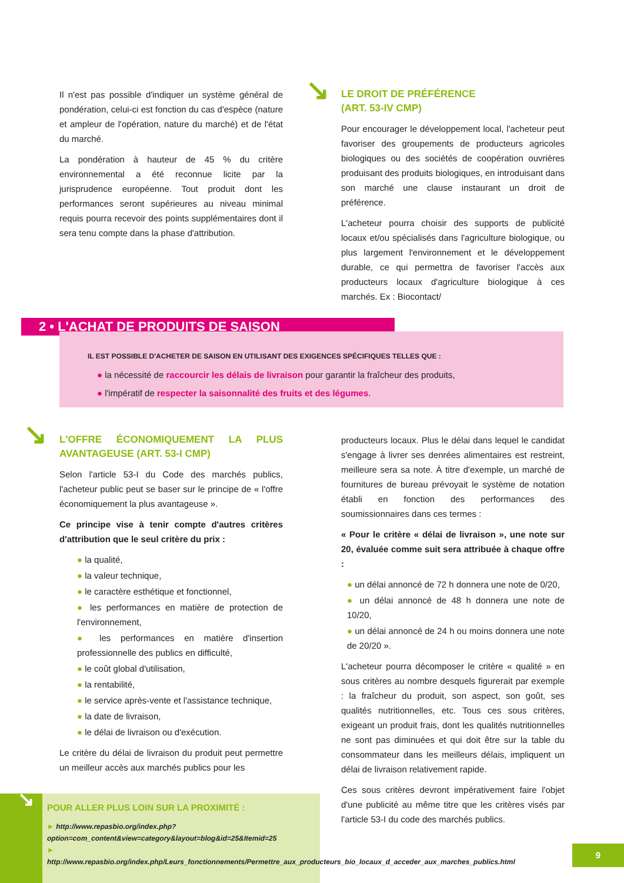Il n'est pas possible d'indiquer un système général de pondération, celui-ci est fonction du cas d'espèce (nature et ampleur de l'opération, nature du marché) et de l'état du marché.
La pondération à hauteur de 45 % du critère environnemental a été reconnue licite par la jurisprudence européenne. Tout produit dont les performances seront supérieures au niveau minimal requis pourra recevoir des points supplémentaires dont il sera tenu compte dans la phase d'attribution.
↘
LE DROIT DE PRÉFÉRENCE
(ART. 53-IV CMP)
Pour encourager le développement local, l'acheteur peut favoriser des groupements de producteurs agricoles biologiques ou des sociétés de coopération ouvrières produisant des produits biologiques, en introduisant dans son marché une clause instaurant un droit de préférence.
L'acheteur pourra choisir des supports de publicité locaux et/ou spécialisés dans l'agriculture biologique, ou plus largement l'environnement et le développement durable, ce qui permettra de favoriser l'accès aux producteurs locaux d'agriculture biologique à ces marchés. Ex : Biocontact/
2 • L'ACHAT DE PRODUITS DE SAISON
IL EST POSSIBLE D'ACHETER DE SAISON EN UTILISANT DES EXIGENCES SPÉCIFIQUES TELLES QUE :
● la nécessité de raccourcir les délais de livraison pour garantir la fraîcheur des produits,
● l'impératif de respecter la saisonnalité des fruits et des légumes.
↘
L'OFFRE ÉCONOMIQUEMENT LA PLUS AVANTAGEUSE (ART. 53-I CMP)
Selon l'article 53-I du Code des marchés publics, l'acheteur public peut se baser sur le principe de « l'offre économiquement la plus avantageuse ».
Ce principe vise à tenir compte d'autres critères d'attribution que le seul critère du prix :
● la qualité,
● la valeur technique,
● le caractère esthétique et fonctionnel,
● les performances en matière de protection de l'environnement,
● les performances en matière d'insertion professionnelle des publics en difficulté,
● le coût global d'utilisation,
● la rentabilité,
● le service après-vente et l'assistance technique,
● la date de livraison,
● le délai de livraison ou d'exécution.
Le critère du délai de livraison du produit peut permettre un meilleur accès aux marchés publics pour les
producteurs locaux. Plus le délai dans lequel le candidat s'engage à livrer ses denrées alimentaires est restreint, meilleure sera sa note. À titre d'exemple, un marché de fournitures de bureau prévoyait le système de notation établi en fonction des performances des soumissionnaires dans ces termes :
« Pour le critère « délai de livraison », une note sur 20, évaluée comme suit sera attribuée à chaque offre :
● un délai annoncé de 72 h donnera une note de 0/20,
● un délai annoncé de 48 h donnera une note de 10/20,
● un délai annoncé de 24 h ou moins donnera une note de 20/20 ».
L'acheteur pourra décomposer le critère « qualité » en sous critères au nombre desquels figurerait par exemple : la fraîcheur du produit, son aspect, son goût, ses qualités nutritionnelles, etc. Tous ces sous critères, exigeant un produit frais, dont les qualités nutritionnelles ne sont pas diminuées et qui doit être sur la table du consommateur dans les meilleurs délais, impliquent un délai de livraison relativement rapide.
Ces sous critères devront impérativement faire l'objet d'une publicité au même titre que les critères visés par l'article 53-I du code des marchés publics.
↘
POUR ALLER PLUS LOIN SUR LA PROXIMITÉ :
► http://www.repasbio.org/index.php?option=com_content&view=category&layout=blog&id=25&Itemid=25
► http://www.repasbio.org/index.php/Leurs_fonctionnements/Permettre_aux_producteurs_bio_locaux_d_acceder_aux_marches_publics.html
9